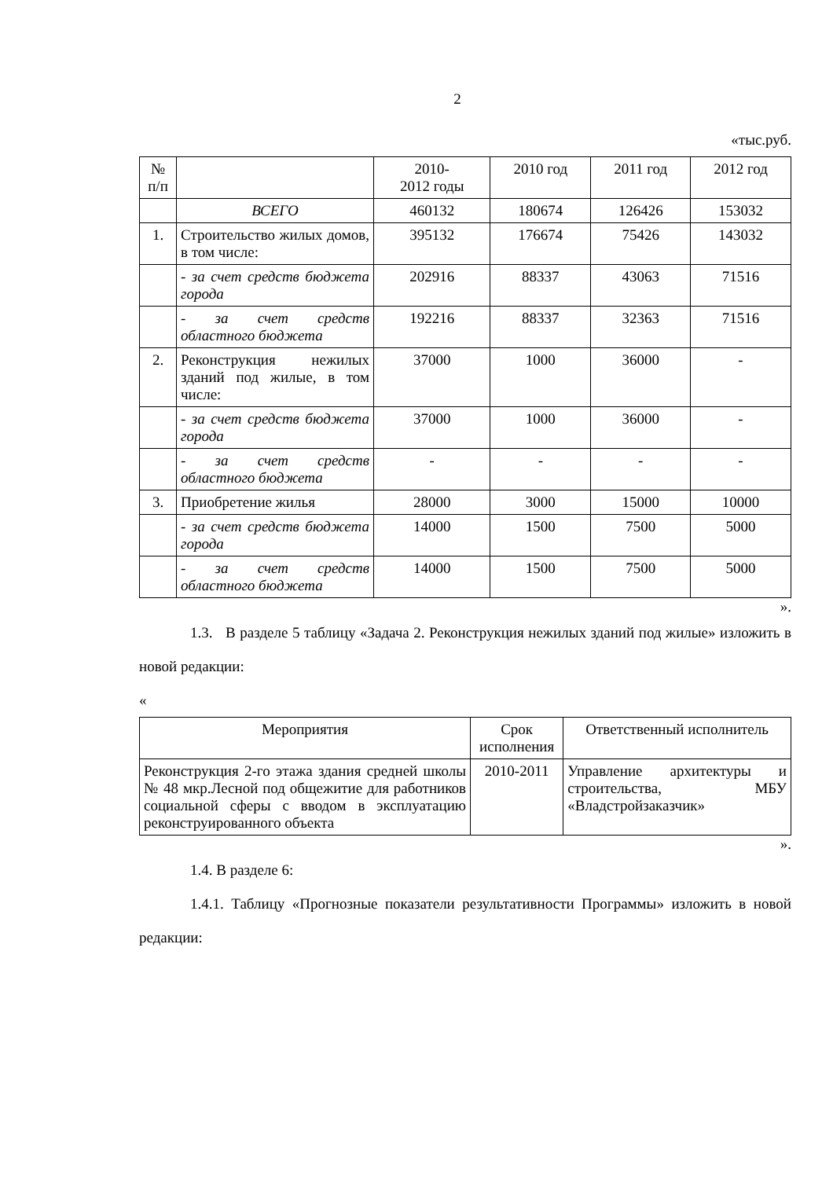2
«тыс.руб.
| № п/п | | 2010- 2012 годы | 2010 год | 2011 год | 2012 год |
| --- | --- | --- | --- | --- | --- |
| | ВСЕГО | 460132 | 180674 | 126426 | 153032 |
| 1. | Строительство жилых домов, в том числе: | 395132 | 176674 | 75426 | 143032 |
| | - за счет средств бюджета города | 202916 | 88337 | 43063 | 71516 |
| | - за счет средств областного бюджета | 192216 | 88337 | 32363 | 71516 |
| 2. | Реконструкция нежилых зданий под жилые, в том числе: | 37000 | 1000 | 36000 | - |
| | - за счет средств бюджета города | 37000 | 1000 | 36000 | - |
| | - за счет средств областного бюджета | - | - | - | - |
| 3. | Приобретение жилья | 28000 | 3000 | 15000 | 10000 |
| | - за счет средств бюджета города | 14000 | 1500 | 7500 | 5000 |
| | - за счет средств областного бюджета | 14000 | 1500 | 7500 | 5000 |
».
1.3. В разделе 5 таблицу «Задача 2. Реконструкция нежилых зданий под жилые» изложить в новой редакции:
«
| Мероприятия | Срок исполнения | Ответственный исполнитель |
| --- | --- | --- |
| Реконструкция 2-го этажа здания средней школы № 48 мкр.Лесной под общежитие для работников социальной сферы с вводом в эксплуатацию реконструированного объекта | 2010-2011 | Управление архитектуры и строительства, МБУ «Владстройзаказчик» |
».
1.4. В разделе 6:
1.4.1. Таблицу «Прогнозные показатели результативности Программы» изложить в новой редакции: